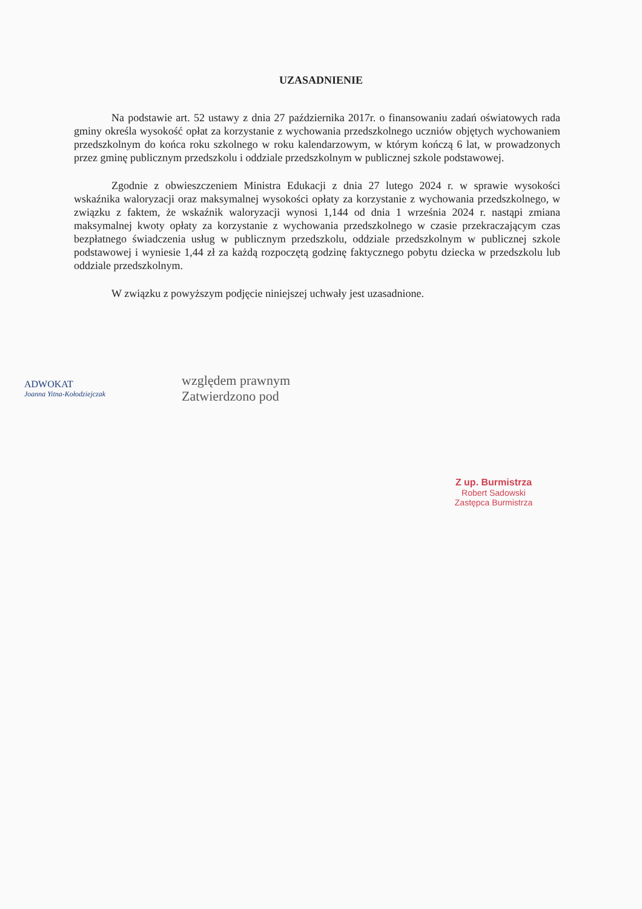UZASADNIENIE
Na podstawie art. 52 ustawy z dnia 27 października 2017r. o finansowaniu zadań oświatowych rada gminy określa wysokość opłat za korzystanie z wychowania przedszkolnego uczniów objętych wychowaniem przedszkolnym do końca roku szkolnego w roku kalendarzowym, w którym kończą 6 lat, w prowadzonych przez gminę publicznym przedszkolu i oddziale przedszkolnym w publicznej szkole podstawowej.
Zgodnie z obwieszczeniem Ministra Edukacji z dnia 27 lutego 2024 r. w sprawie wysokości wskaźnika waloryzacji oraz maksymalnej wysokości opłaty za korzystanie z wychowania przedszkolnego, w związku z faktem, że wskaźnik waloryzacji wynosi 1,144 od dnia 1 września 2024 r. nastąpi zmiana maksymalnej kwoty opłaty za korzystanie z wychowania przedszkolnego w czasie przekraczającym czas bezpłatnego świadczenia usług w publicznym przedszkolu, oddziale przedszkolnym w publicznej szkole podstawowej i wyniesie 1,44 zł za każdą rozpoczętą godzinę faktycznego pobytu dziecka w przedszkolu lub oddziale przedszkolnym.
W związku z powyższym podjęcie niniejszej uchwały jest uzasadnione.
ADWOKAT
Joanna Yitna-Kołodziejczak
względem prawnym
Zatwierdzono pod
Z up. Burmistrza
Robert Sadowski
Zastępca Burmistrza